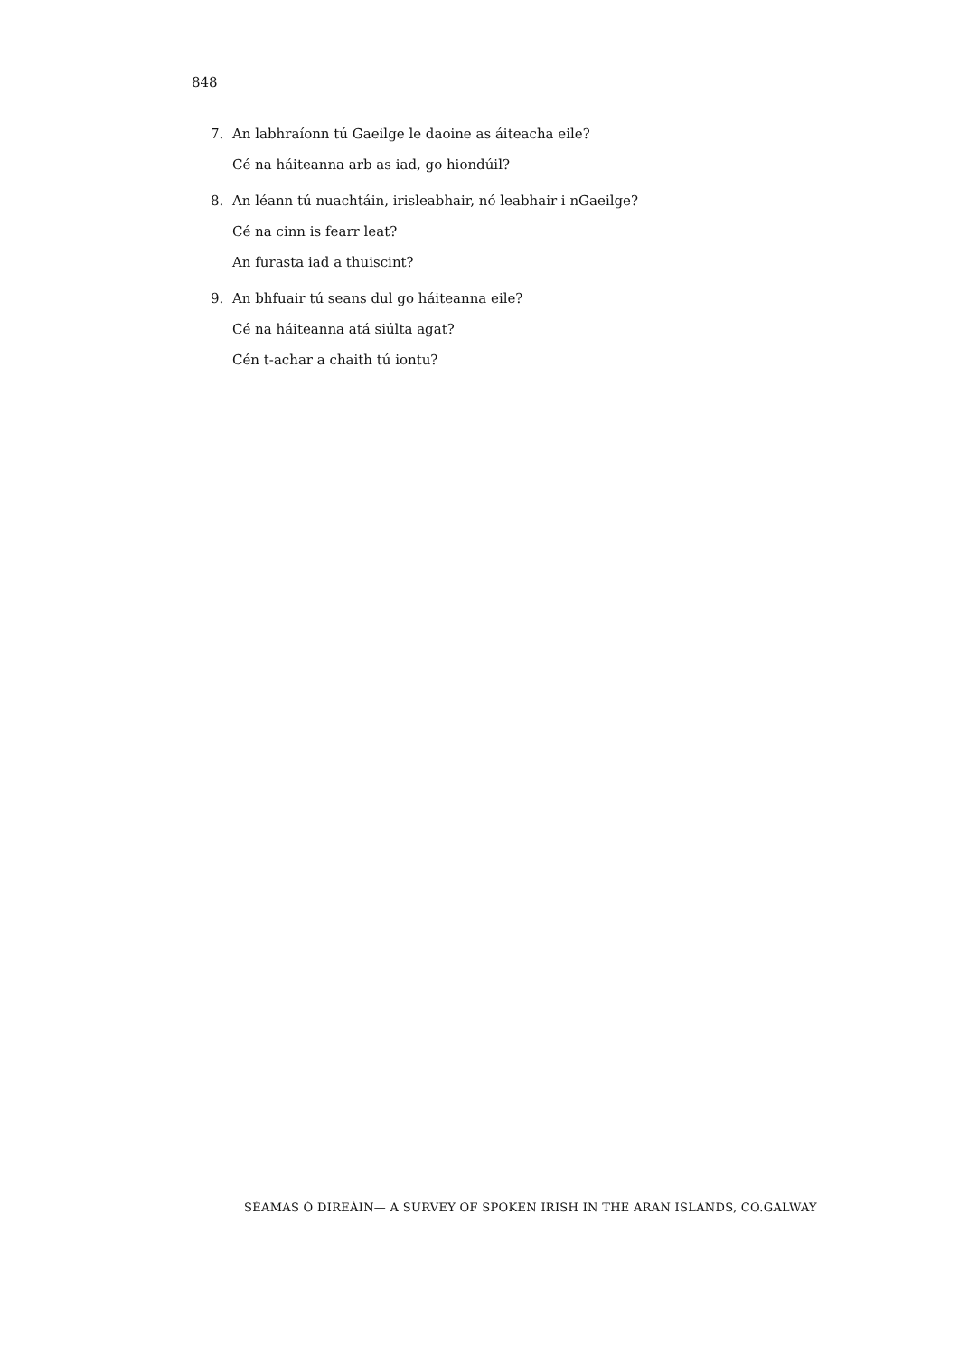848
7. An labhraíonn tú Gaeilge le daoine as áiteacha eile?
Cé na háiteanna arb as iad, go hiondúil?
8. An léann tú nuachtáin, irisleabhair, nó leabhair i nGaeilge?
Cé na cinn is fearr leat?
An furasta iad a thuiscint?
9. An bhfuair tú seans dul go háiteanna eile?
Cé na háiteanna atá siúlta agat?
Cén t-achar a chaith tú iontu?
SÉAMAS Ó DIREÁIN— A SURVEY OF SPOKEN IRISH IN THE ARAN ISLANDS, CO.GALWAY